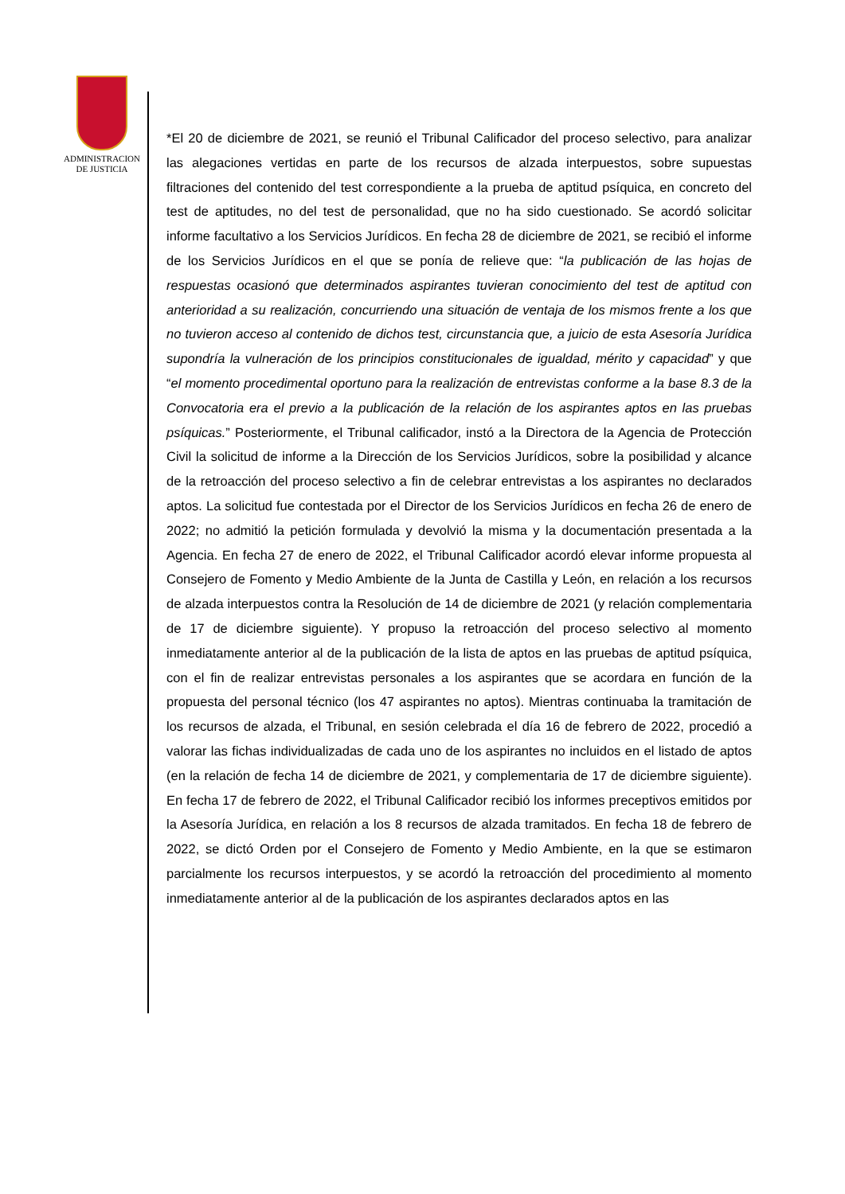ADMINISTRACION
DE JUSTICIA
*El 20 de diciembre de 2021, se reunió el Tribunal Calificador del proceso selectivo, para analizar las alegaciones vertidas en parte de los recursos de alzada interpuestos, sobre supuestas filtraciones del contenido del test correspondiente a la prueba de aptitud psíquica, en concreto del test de aptitudes, no del test de personalidad, que no ha sido cuestionado. Se acordó solicitar informe facultativo a los Servicios Jurídicos. En fecha 28 de diciembre de 2021, se recibió el informe de los Servicios Jurídicos en el que se ponía de relieve que: “la publicación de las hojas de respuestas ocasionó que determinados aspirantes tuvieran conocimiento del test de aptitud con anterioridad a su realización, concurriendo una situación de ventaja de los mismos frente a los que no tuvieron acceso al contenido de dichos test, circunstancia que, a juicio de esta Asesoría Jurídica supondría la vulneración de los principios constitucionales de igualdad, mérito y capacidad” y que “el momento procedimental oportuno para la realización de entrevistas conforme a la base 8.3 de la Convocatoria era el previo a la publicación de la relación de los aspirantes aptos en las pruebas psíquicas.” Posteriormente, el Tribunal calificador, instó a la Directora de la Agencia de Protección Civil la solicitud de informe a la Dirección de los Servicios Jurídicos, sobre la posibilidad y alcance de la retroacción del proceso selectivo a fin de celebrar entrevistas a los aspirantes no declarados aptos. La solicitud fue contestada por el Director de los Servicios Jurídicos en fecha 26 de enero de 2022; no admitió la petición formulada y devolvió la misma y la documentación presentada a la Agencia. En fecha 27 de enero de 2022, el Tribunal Calificador acordó elevar informe propuesta al Consejero de Fomento y Medio Ambiente de la Junta de Castilla y León, en relación a los recursos de alzada interpuestos contra la Resolución de 14 de diciembre de 2021 (y relación complementaria de 17 de diciembre siguiente). Y propuso la retroacción del proceso selectivo al momento inmediatamente anterior al de la publicación de la lista de aptos en las pruebas de aptitud psíquica, con el fin de realizar entrevistas personales a los aspirantes que se acordara en función de la propuesta del personal técnico (los 47 aspirantes no aptos). Mientras continuaba la tramitación de los recursos de alzada, el Tribunal, en sesión celebrada el día 16 de febrero de 2022, procedió a valorar las fichas individualizadas de cada uno de los aspirantes no incluidos en el listado de aptos (en la relación de fecha 14 de diciembre de 2021, y complementaria de 17 de diciembre siguiente). En fecha 17 de febrero de 2022, el Tribunal Calificador recibió los informes preceptivos emitidos por la Asesoría Jurídica, en relación a los 8 recursos de alzada tramitados. En fecha 18 de febrero de 2022, se dictó Orden por el Consejero de Fomento y Medio Ambiente, en la que se estimaron parcialmente los recursos interpuestos, y se acordó la retroacción del procedimiento al momento inmediatamente anterior al de la publicación de los aspirantes declarados aptos en las